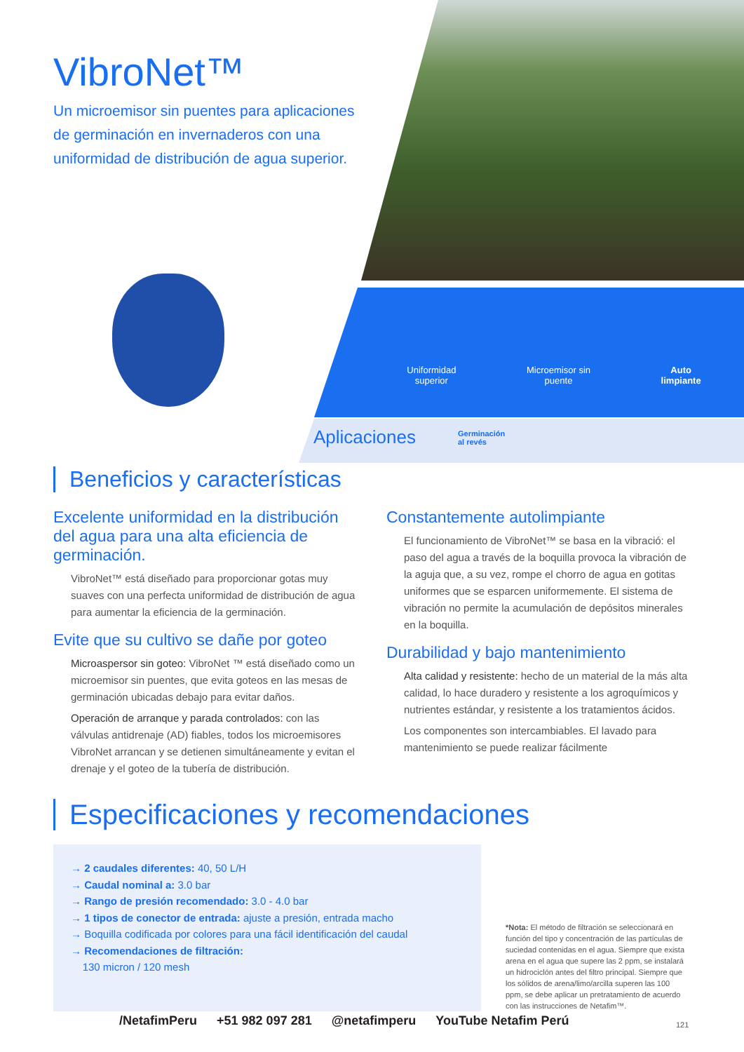VibroNet™
Un microemisor sin puentes para aplicaciones de germinación en invernaderos con una uniformidad de distribución de agua superior.
Uniformidad
superior
Microemisor sin
puente
Auto
limpiante
Aplicaciones Germinación
al revés
Beneficios y características
Excelente uniformidad en la distribución del agua para una alta eficiencia de germinación.
VibroNet™ está diseñado para proporcionar gotas muy suaves con una perfecta uniformidad de distribución de agua para aumentar la eficiencia de la germinación.
Evite que su cultivo se dañe por goteo
Microaspersor sin goteo: VibroNet ™ está diseñado como un microemisor sin puentes, que evita goteos en las mesas de germinación ubicadas debajo para evitar daños.
Operación de arranque y parada controlados: con las válvulas antidrenaje (AD) fiables, todos los microemisores VibroNet arrancan y se detienen simultáneamente y evitan el drenaje y el goteo de la tubería de distribución.
Constantemente autolimpiante
El funcionamiento de VibroNet™ se basa en la vibració: el paso del agua a través de la boquilla provoca la vibración de la aguja que, a su vez, rompe el chorro de agua en gotitas uniformes que se esparcen uniformemente. El sistema de vibración no permite la acumulación de depósitos minerales en la boquilla.
Durabilidad y bajo mantenimiento
Alta calidad y resistente: hecho de un material de la más alta calidad, lo hace duradero y resistente a los agroquímicos y nutrientes estándar, y resistente a los tratamientos ácidos.
Los componentes son intercambiables. El lavado para mantenimiento se puede realizar fácilmente
Especificaciones y recomendaciones
→ 2 caudales diferentes: 40, 50 L/H
→ Caudal nominal a: 3.0 bar
→ Rango de presión recomendado: 3.0 - 4.0 bar
→ 1 tipos de conector de entrada: ajuste a presión, entrada macho
→ Boquilla codificada por colores para una fácil identificación del caudal
→ Recomendaciones de filtración:
130 micron / 120 mesh
*Nota: El método de filtración se seleccionará en función del tipo y concentración de las partículas de suciedad contenidas en el agua. Siempre que exista arena en el agua que supere las 2 ppm, se instalará un hidrociclón antes del filtro principal. Siempre que los sólidos de arena/limo/arcilla superen las 100 ppm, se debe aplicar un pretratamiento de acuerdo con las instrucciones de Netafim™.
/NetafimPeru +51 982 097 281 @netafimperu YouTube Netafim Perú
121